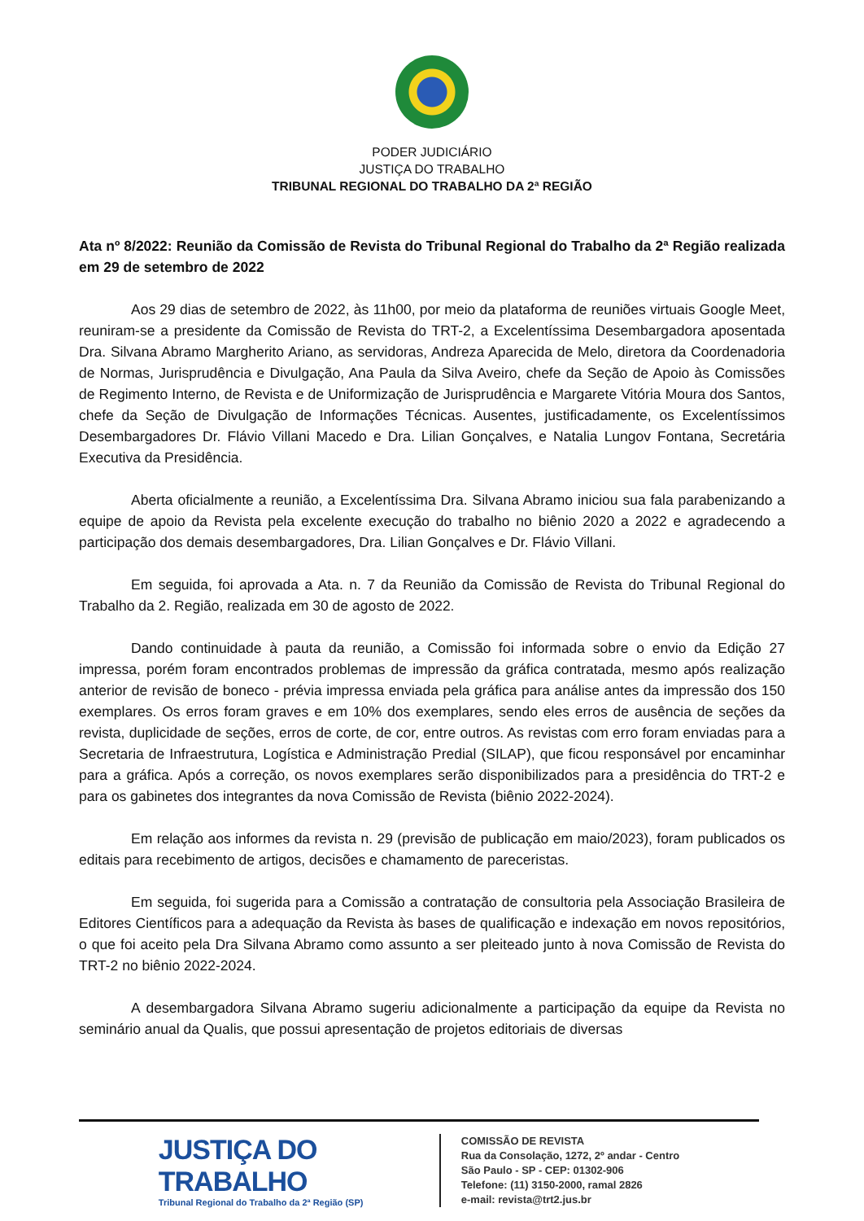PODER JUDICIÁRIO
JUSTIÇA DO TRABALHO
TRIBUNAL REGIONAL DO TRABALHO DA 2ª REGIÃO
Ata nº 8/2022: Reunião da Comissão de Revista do Tribunal Regional do Trabalho da 2ª Região realizada em 29 de setembro de 2022
Aos 29 dias de setembro de 2022, às 11h00, por meio da plataforma de reuniões virtuais Google Meet, reuniram-se a presidente da Comissão de Revista do TRT-2, a Excelentíssima Desembargadora aposentada Dra. Silvana Abramo Margherito Ariano, as servidoras, Andreza Aparecida de Melo, diretora da Coordenadoria de Normas, Jurisprudência e Divulgação, Ana Paula da Silva Aveiro, chefe da Seção de Apoio às Comissões de Regimento Interno, de Revista e de Uniformização de Jurisprudência e Margarete Vitória Moura dos Santos, chefe da Seção de Divulgação de Informações Técnicas. Ausentes, justificadamente, os Excelentíssimos Desembargadores Dr. Flávio Villani Macedo e Dra. Lilian Gonçalves, e Natalia Lungov Fontana, Secretária Executiva da Presidência.
Aberta oficialmente a reunião, a Excelentíssima Dra. Silvana Abramo iniciou sua fala parabenizando a equipe de apoio da Revista pela excelente execução do trabalho no biênio 2020 a 2022 e agradecendo a participação dos demais desembargadores, Dra. Lilian Gonçalves e Dr. Flávio Villani.
Em seguida, foi aprovada a Ata. n. 7 da Reunião da Comissão de Revista do Tribunal Regional do Trabalho da 2. Região, realizada em 30 de agosto de 2022.
Dando continuidade à pauta da reunião, a Comissão foi informada sobre o envio da Edição 27 impressa, porém foram encontrados problemas de impressão da gráfica contratada, mesmo após realização anterior de revisão de boneco - prévia impressa enviada pela gráfica para análise antes da impressão dos 150 exemplares. Os erros foram graves e em 10% dos exemplares, sendo eles erros de ausência de seções da revista, duplicidade de seções, erros de corte, de cor, entre outros. As revistas com erro foram enviadas para a Secretaria de Infraestrutura, Logística e Administração Predial (SILAP), que ficou responsável por encaminhar para a gráfica. Após a correção, os novos exemplares serão disponibilizados para a presidência do TRT-2 e para os gabinetes dos integrantes da nova Comissão de Revista (biênio 2022-2024).
Em relação aos informes da revista n. 29 (previsão de publicação em maio/2023), foram publicados os editais para recebimento de artigos, decisões e chamamento de pareceristas.
Em seguida, foi sugerida para a Comissão a contratação de consultoria pela Associação Brasileira de Editores Científicos para a adequação da Revista às bases de qualificação e indexação em novos repositórios, o que foi aceito pela Dra Silvana Abramo como assunto a ser pleiteado junto à nova Comissão de Revista do TRT-2 no biênio 2022-2024.
A desembargadora Silvana Abramo sugeriu adicionalmente a participação da equipe da Revista no seminário anual da Qualis, que possui apresentação de projetos editoriais de diversas
JUSTIÇA DO TRABALHO
Tribunal Regional do Trabalho da 2ª Região (SP)
COMISSÃO DE REVISTA
Rua da Consolação, 1272, 2º andar - Centro
São Paulo - SP - CEP: 01302-906
Telefone: (11) 3150-2000, ramal 2826
e-mail: revista@trt2.jus.br